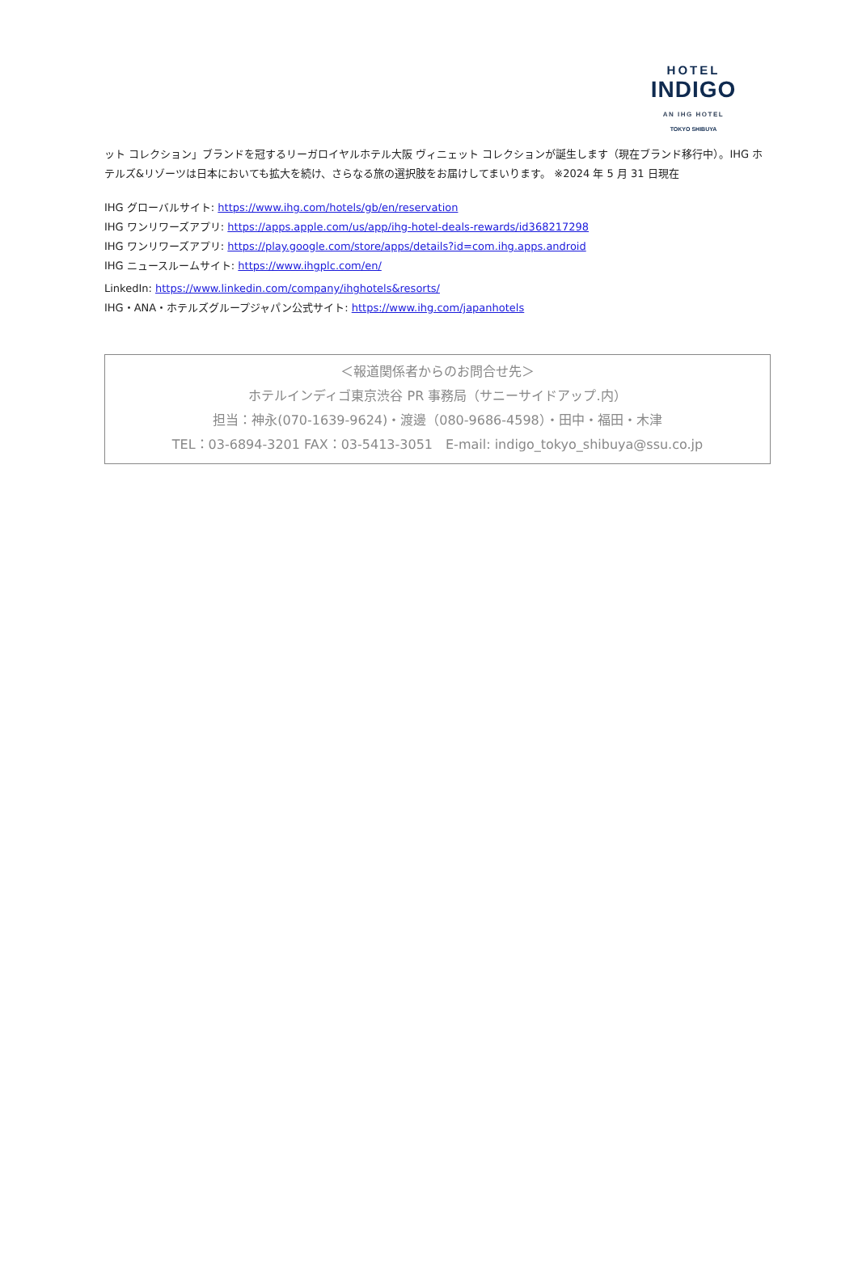HOTEL
INDIGO
AN IHG HOTEL
TOKYO SHIBUYA
ット コレクション」ブランドを冠するリーガロイヤルホテル大阪 ヴィニェット コレクションが誕生します（現在ブランド移行中）。IHG ホテルズ&リゾーツは日本においても拡大を続け、さらなる旅の選択肢をお届けしてまいります。 ※2024 年 5 月 31 日現在
IHG グローバルサイト: https://www.ihg.com/hotels/gb/en/reservation
IHG ワンリワーズアプリ: https://apps.apple.com/us/app/ihg-hotel-deals-rewards/id368217298
IHG ワンリワーズアプリ: https://play.google.com/store/apps/details?id=com.ihg.apps.android
IHG ニュースルームサイト: https://www.ihgplc.com/en/
LinkedIn: https://www.linkedin.com/company/ihghotels&resorts/
IHG・ANA・ホテルズグループジャパン公式サイト: https://www.ihg.com/japanhotels
＜報道関係者からのお問合せ先＞
ホテルインディゴ東京渋谷 PR 事務局（サニーサイドアップ.内）
担当：神永(070-1639-9624)・渡邊（080-9686-4598）・田中・福田・木津
TEL：03-6894-3201 FAX：03-5413-3051　E-mail: indigo_tokyo_shibuya@ssu.co.jp